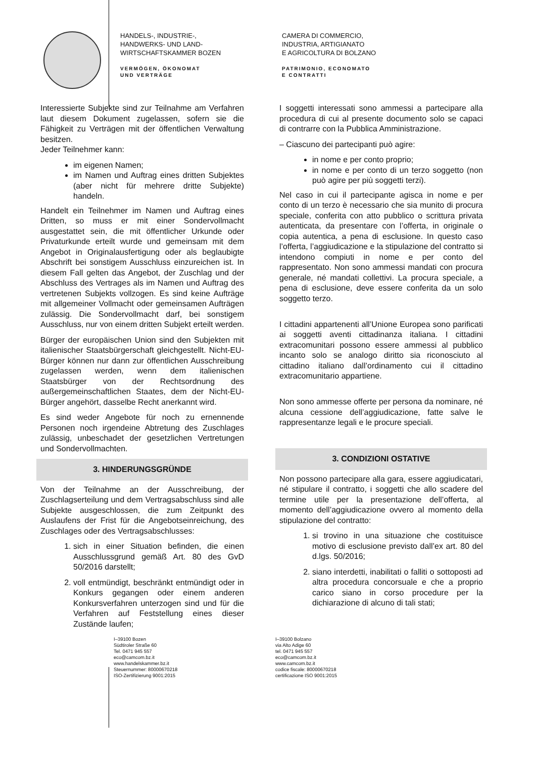HANDELS-, INDUSTRIE-,
HANDWERKS- UND LAND-
WIRTSCHAFTSKAMMER BOZEN
VERMÖGEN, ÖKONOMAT
UND VERTRÄGE
CAMERA DI COMMERCIO,
INDUSTRIA, ARTIGIANATO
E AGRICOLTURA DI BOLZANO
PATRIMONIO, ECONOMATO
E CONTRATTI
Interessierte Subjekte sind zur Teilnahme am Verfahren laut diesem Dokument zugelassen, sofern sie die Fähigkeit zu Verträgen mit der öffentlichen Verwaltung besitzen.
Jeder Teilnehmer kann:
im eigenen Namen;
im Namen und Auftrag eines dritten Subjektes (aber nicht für mehrere dritte Subjekte) handeln.
Handelt ein Teilnehmer im Namen und Auftrag eines Dritten, so muss er mit einer Sondervollmacht ausgestattet sein, die mit öffentlicher Urkunde oder Privaturkunde erteilt wurde und gemeinsam mit dem Angebot in Originalausfertigung oder als beglaubigte Abschrift bei sonstigem Ausschluss einzureichen ist. In diesem Fall gelten das Angebot, der Zuschlag und der Abschluss des Vertrages als im Namen und Auftrag des vertretenen Subjekts vollzogen. Es sind keine Aufträge mit allgemeiner Vollmacht oder gemeinsamen Aufträgen zulässig. Die Sondervollmacht darf, bei sonstigem Ausschluss, nur von einem dritten Subjekt erteilt werden.
Bürger der europäischen Union sind den Subjekten mit italienischer Staatsbürgerschaft gleichgestellt. Nicht-EU-Bürger können nur dann zur öffentlichen Ausschreibung zugelassen werden, wenn dem italienischen Staatsbürger von der Rechtsordnung des außergemeinschaftlichen Staates, dem der Nicht-EU-Bürger angehört, dasselbe Recht anerkannt wird.
Es sind weder Angebote für noch zu ernennende Personen noch irgendeine Abtretung des Zuschlages zulässig, unbeschadet der gesetzlichen Vertretungen und Sondervollmachten.
3. HINDERUNGSGRÜNDE
Von der Teilnahme an der Ausschreibung, der Zuschlagserteilung und dem Vertragsabschluss sind alle Subjekte ausgeschlossen, die zum Zeitpunkt des Auslaufens der Frist für die Angebotseinreichung, des Zuschlages oder des Vertragsabschlusses:
1. sich in einer Situation befinden, die einen Ausschlussgrund gemäß Art. 80 des GvD 50/2016 darstellt;
2. voll entmündigt, beschränkt entmündigt oder in Konkurs gegangen oder einem anderen Konkursverfahren unterzogen sind und für die Verfahren auf Feststellung eines dieser Zustände laufen;
I soggetti interessati sono ammessi a partecipare alla procedura di cui al presente documento solo se capaci di contrarre con la Pubblica Amministrazione.
– Ciascuno dei partecipanti può agire:
in nome e per conto proprio;
in nome e per conto di un terzo soggetto (non può agire per più soggetti terzi).
Nel caso in cui il partecipante agisca in nome e per conto di un terzo è necessario che sia munito di procura speciale, conferita con atto pubblico o scrittura privata autenticata, da presentare con l’offerta, in originale o copia autentica, a pena di esclusione. In questo caso l’offerta, l’aggiudicazione e la stipulazione del contratto si intendono compiuti in nome e per conto del rappresentato. Non sono ammessi mandati con procura generale, né mandati collettivi. La procura speciale, a pena di esclusione, deve essere conferita da un solo soggetto terzo.
I cittadini appartenenti all’Unione Europea sono parificati ai soggetti aventi cittadinanza italiana. I cittadini extracomunitari possono essere ammessi al pubblico incanto solo se analogo diritto sia riconosciuto al cittadino italiano dall’ordinamento cui il cittadino extracomunitario appartiene.
Non sono ammesse offerte per persona da nominare, né alcuna cessione dell’aggiudicazione, fatte salve le rappresentanze legali e le procure speciali.
3. CONDIZIONI OSTATIVE
Non possono partecipare alla gara, essere aggiudicatari, né stipulare il contratto, i soggetti che allo scadere del termine utile per la presentazione dell’offerta, al momento dell’aggiudicazione ovvero al momento della stipulazione del contratto:
1. si trovino in una situazione che costituisce motivo di esclusione previsto dall’ex art. 80 del d.lgs. 50/2016;
2. siano interdetti, inabilitati o falliti o sottoposti ad altra procedura concorsuale e che a proprio carico siano in corso procedure per la dichiarazione di alcuno di tali stati;
I–39100 Bozen
Südtiroler Straße 60
Tel. 0471 945 557
eco@camcom.bz.it
www.handelskammer.bz.it
Steuernummer: 80000670218
ISO-Zertifizierung 9001:2015
I–39100 Bolzano
via Alto Adige 60
tel. 0471 945 557
eco@camcom.bz.it
www.camcom.bz.it
codice fiscale: 80000670218
certificazione ISO 9001:2015